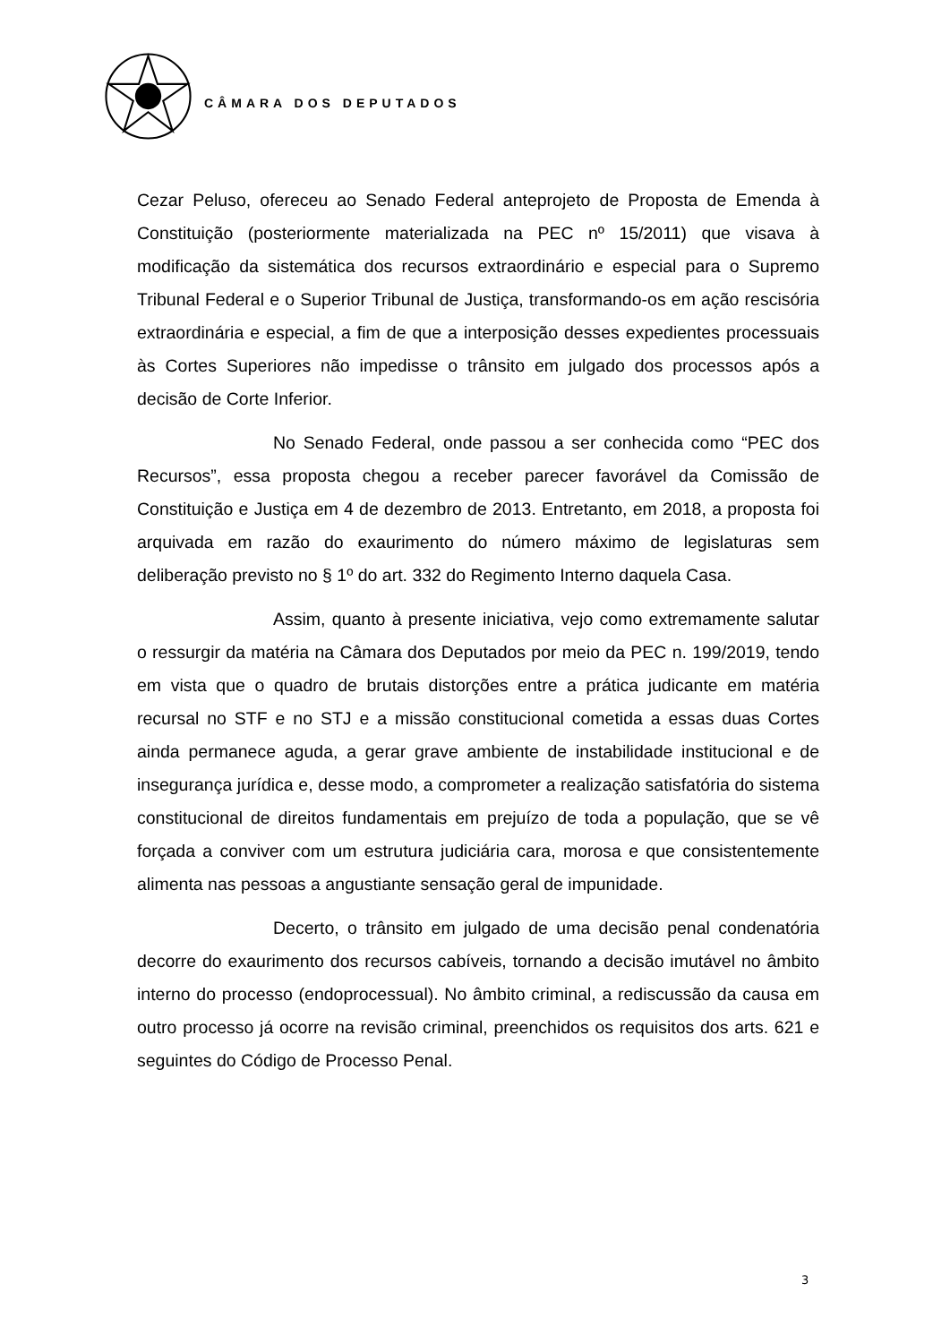CÂMARA DOS DEPUTADOS
Cezar Peluso, ofereceu ao Senado Federal anteprojeto de Proposta de Emenda à Constituição (posteriormente materializada na PEC nº 15/2011) que visava à modificação da sistemática dos recursos extraordinário e especial para o Supremo Tribunal Federal e o Superior Tribunal de Justiça, transformando-os em ação rescisória extraordinária e especial, a fim de que a interposição desses expedientes processuais às Cortes Superiores não impedisse o trânsito em julgado dos processos após a decisão de Corte Inferior.
No Senado Federal, onde passou a ser conhecida como “PEC dos Recursos”, essa proposta chegou a receber parecer favorável da Comissão de Constituição e Justiça em 4 de dezembro de 2013. Entretanto, em 2018, a proposta foi arquivada em razão do exaurimento do número máximo de legislaturas sem deliberação previsto no § 1º do art. 332 do Regimento Interno daquela Casa.
Assim, quanto à presente iniciativa, vejo como extremamente salutar o ressurgir da matéria na Câmara dos Deputados por meio da PEC n. 199/2019, tendo em vista que o quadro de brutais distorções entre a prática judicante em matéria recursal no STF e no STJ e a missão constitucional cometida a essas duas Cortes ainda permanece aguda, a gerar grave ambiente de instabilidade institucional e de insegurança jurídica e, desse modo, a comprometer a realização satisfatória do sistema constitucional de direitos fundamentais em prejuízo de toda a população, que se vê forçada a conviver com um estrutura judiciária cara, morosa e que consistentemente alimenta nas pessoas a angustiante sensação geral de impunidade.
Decerto, o trânsito em julgado de uma decisão penal condenatória decorre do exaurimento dos recursos cabíveis, tornando a decisão imutável no âmbito interno do processo (endoprocessual). No âmbito criminal, a rediscussão da causa em outro processo já ocorre na revisão criminal, preenchidos os requisitos dos arts. 621 e seguintes do Código de Processo Penal.
3